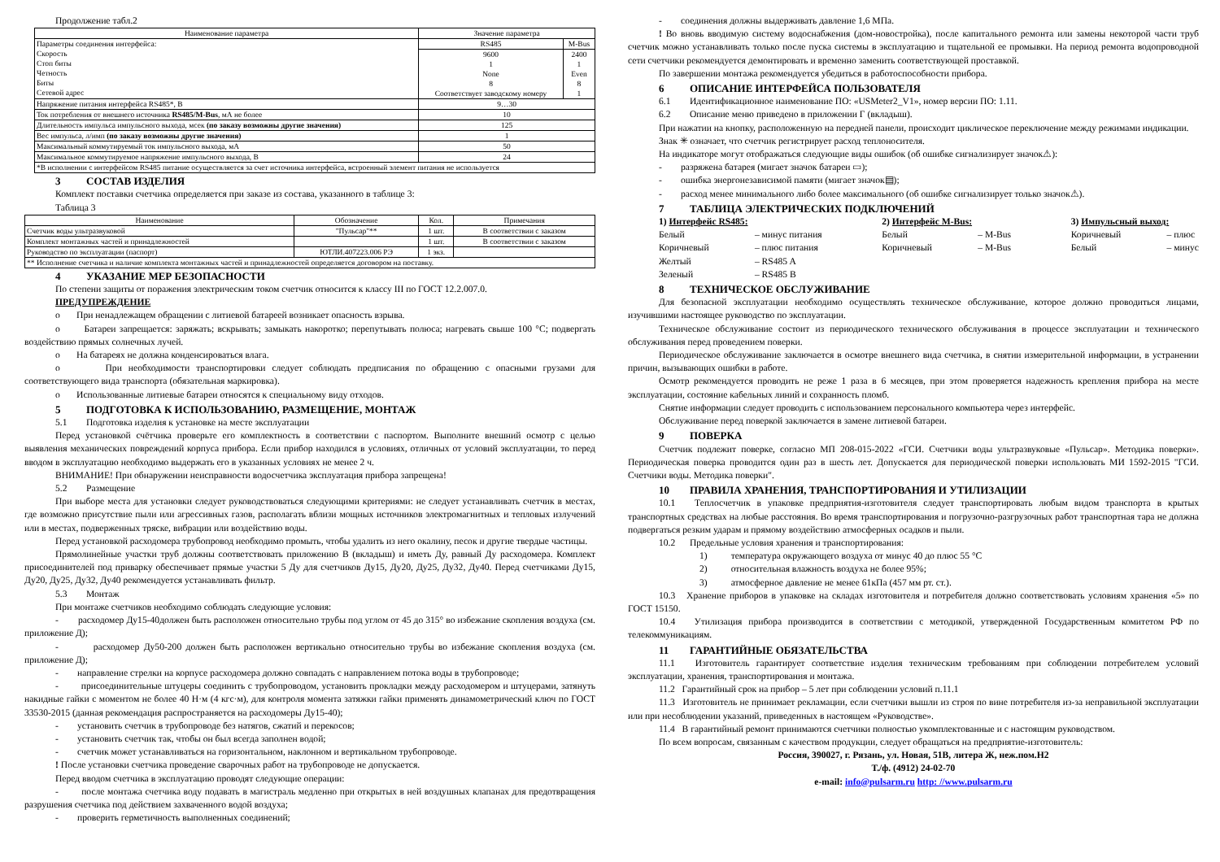Продолжение табл.2
| Наименование параметра | Значение параметра | |
| --- | --- | --- |
| Параметры соединения интерфейса: Скорость Стоп биты Четность Биты Сетевой адрес | RS485 | M-Bus |
| | 9600 1 None 8 Соответствует заводскому номеру | 2400 1 Even 8 1 |
| Напряжение питания интерфейса RS485*, В | 9…30 | |
| Ток потребления от внешнего источника RS485/M-Bus , мА не более | 10 | |
| Длительность импульса импульсного выхода, мсек (по заказу возможны другие значения) | 125 | |
| Вес импульса, л/имп (по заказу возможны другие значения) | 1 | |
| Максимальный коммутируемый ток импульсного выхода, мА | 50 | |
| Максимальное коммутируемое напряжение импульсного выхода, В | 24 | |
| *В исполнении с интерфейсом RS485 питание осуществляется за счет источника интерфейса, встроенный элемент питания не используется | | |
3 СОСТАВ ИЗДЕЛИЯ
Комплект поставки счетчика определяется при заказе из состава, указанного в таблице 3:
Таблица 3
| Наименование | Обозначение | Кол. | Примечания |
| --- | --- | --- | --- |
| Счетчик воды ультразвуковой | "Пульсар"** | 1 шт. | В соответствии с заказом |
| Комплект монтажных частей и принадлежностей | | 1 шт. | В соответствии с заказом |
| Руководство по эксплуатации (паспорт) | ЮТЛИ.407223.006 РЭ | 1 экз. | |
| ** Исполнение счетчика и наличие комплекта монтажных частей и принадлежностей определяется договором на поставку. | | | |
4 УКАЗАНИЕ МЕР БЕЗОПАСНОСТИ
По степени защиты от поражения электрическим током счетчик относится к классу III по ГОСТ 12.2.007.0.
ПРЕДУПРЕЖДЕНИЕ
о При ненадлежащем обращении с литиевой батареей возникает опасность взрыва.
о Батареи запрещается: заряжать; вскрывать; замыкать накоротко; перепутывать полюса; нагревать свыше 100 °C; подвергать воздействию прямых солнечных лучей.
о На батареях не должна конденсироваться влага.
о При необходимости транспортировки следует соблюдать предписания по обращению с опасными грузами для соответствующего вида транспорта (обязательная маркировка).
о Использованные литиевые батареи относятся к специальному виду отходов.
5 ПОДГОТОВКА К ИСПОЛЬЗОВАНИЮ, РАЗМЕЩЕНИЕ, МОНТАЖ
5.1 Подготовка изделия к установке на месте эксплуатации
Перед установкой счётчика проверьте его комплектность в соответствии с паспортом. Выполните внешний осмотр с целью выявления механических повреждений корпуса прибора. Если прибор находился в условиях, отличных от условий эксплуатации, то перед вводом в эксплуатацию необходимо выдержать его в указанных условиях не менее 2 ч.
ВНИМАНИЕ! При обнаружении неисправности водосчетчика эксплуатация прибора запрещена!
5.2 Размещение
При выборе места для установки следует руководствоваться следующими критериями: не следует устанавливать счетчик в местах, где возможно присутствие пыли или агрессивных газов, располагать вблизи мощных источников электромагнитных и тепловых излучений или в местах, подверженных тряске, вибрации или воздействию воды.
Перед установкой расходомера трубопровод необходимо промыть, чтобы удалить из него окалину, песок и другие твердые частицы.
Прямолинейные участки труб должны соответствовать приложению В (вкладыш) и иметь Ду, равный Ду расходомера. Комплект присоединителей под приварку обеспечивает прямые участки 5 Ду для счетчиков Ду15, Ду20, Ду25, Ду32, Ду40. Перед счетчиками Ду15, Ду20, Ду25, Ду32, Ду40 рекомендуется устанавливать фильтр.
5.3 Монтаж
При монтаже счетчиков необходимо соблюдать следующие условия:
- расходомер Ду15-40должен быть расположен относительно трубы под углом от 45 до 315° во избежание скопления воздуха (см. приложение Д);
- расходомер Ду50-200 должен быть расположен вертикально относительно трубы во избежание скопления воздуха (см. приложение Д);
- направление стрелки на корпусе расходомера должно совпадать с направлением потока воды в трубопроводе;
- присоединительные штуцеры соединить с трубопроводом, установить прокладки между расходомером и штуцерами, затянуть накидные гайки с моментом не более 40 Н·м (4 кгс·м), для контроля момента затяжки гайки применять динамометрический ключ по ГОСТ 33530-2015 (данная рекомендация распространяется на расходомеры Ду15-40);
- установить счетчик в трубопроводе без натягов, сжатий и перекосов;
- установить счетчик так, чтобы он был всегда заполнен водой;
- счетчик может устанавливаться на горизонтальном, наклонном и вертикальном трубопроводе.
! После установки счетчика проведение сварочных работ на трубопроводе не допускается.
Перед вводом счетчика в эксплуатацию проводят следующие операции:
- после монтажа счетчика воду подавать в магистраль медленно при открытых в ней воздушных клапанах для предотвращения разрушения счетчика под действием захваченного водой воздуха;
- проверить герметичность выполненных соединений;
- соединения должны выдерживать давление 1,6 МПа.
! Во вновь вводимую систему водоснабжения (дом-новостройка), после капитального ремонта или замены некоторой части труб счетчик можно устанавливать только после пуска системы в эксплуатацию и тщательной ее промывки. На период ремонта водопроводной сети счетчики рекомендуется демонтировать и временно заменить соответствующей проставкой.
По завершении монтажа рекомендуется убедиться в работоспособности прибора.
6 ОПИСАНИЕ ИНТЕРФЕЙСА ПОЛЬЗОВАТЕЛЯ
6.1 Идентификационное наименование ПО: «USMeter2_V1», номер версии ПО: 1.11.
6.2 Описание меню приведено в приложении Г (вкладыш).
При нажатии на кнопку, расположенную на передней панели, происходит циклическое переключение между режимами индикации.
Знак ✳ означает, что счетчик регистрирует расход теплоносителя.
На индикаторе могут отображаться следующие виды ошибок (об ошибке сигнализирует значок⚠):
- разряжена батарея (мигает значок батареи ▭);
- ошибка энергонезависимой памяти (мигает значок▤);
- расход менее минимального либо более максимального (об ошибке сигнализирует только значок⚠).
7 ТАБЛИЦА ЭЛЕКТРИЧЕСКИХ ПОДКЛЮЧЕНИЙ
1) Интерфейс RS485:
Белый – минус питания
Коричневый – плюс питания
Желтый – RS485 A
Зеленый – RS485 B
2) Интерфейс M-Bus:
Белый – M-Bus
Коричневый – M-Bus
3) Импульсный выход:
Коричневый – плюс
Белый – минус
8 ТЕХНИЧЕСКОЕ ОБСЛУЖИВАНИЕ
Для безопасной эксплуатации необходимо осуществлять техническое обслуживание, которое должно проводиться лицами, изучившими настоящее руководство по эксплуатации.
Техническое обслуживание состоит из периодического технического обслуживания в процессе эксплуатации и технического обслуживания перед проведением поверки.
Периодическое обслуживание заключается в осмотре внешнего вида счетчика, в снятии измерительной информации, в устранении причин, вызывающих ошибки в работе.
Осмотр рекомендуется проводить не реже 1 раза в 6 месяцев, при этом проверяется надежность крепления прибора на месте эксплуатации, состояние кабельных линий и сохранность пломб.
Снятие информации следует проводить с использованием персонального компьютера через интерфейс.
Обслуживание перед поверкой заключается в замене литиевой батареи.
9 ПОВЕРКА
Счетчик подлежит поверке, согласно МП 208-015-2022 «ГСИ. Счетчики воды ультразвуковые «Пульсар». Методика поверки». Периодическая поверка проводится один раз в шесть лет. Допускается для периодической поверки использовать МИ 1592-2015 "ГСИ. Счетчики воды. Методика поверки".
10 ПРАВИЛА ХРАНЕНИЯ, ТРАНСПОРТИРОВАНИЯ И УТИЛИЗАЦИИ
10.1 Теплосчетчик в упаковке предприятия-изготовителя следует транспортировать любым видом транспорта в крытых транспортных средствах на любые расстояния. Во время транспортирования и погрузочно-разгрузочных работ транспортная тара не должна подвергаться резким ударам и прямому воздействию атмосферных осадков и пыли.
10.2 Предельные условия хранения и транспортирования:
1) температура окружающего воздуха от минус 40 до плюс 55 °C
2) относительная влажность воздуха не более 95%;
3) атмосферное давление не менее 61кПа (457 мм рт. ст.).
10.3 Хранение приборов в упаковке на складах изготовителя и потребителя должно соответствовать условиям хранения «5» по ГОСТ 15150.
10.4 Утилизация прибора производится в соответствии с методикой, утвержденной Государственным комитетом РФ по телекоммуникациям.
11 ГАРАНТИЙНЫЕ ОБЯЗАТЕЛЬСТВА
11.1 Изготовитель гарантирует соответствие изделия техническим требованиям при соблюдении потребителем условий эксплуатации, хранения, транспортирования и монтажа.
11.2 Гарантийный срок на прибор – 5 лет при соблюдении условий п.11.1
11.3 Изготовитель не принимает рекламации, если счетчики вышли из строя по вине потребителя из-за неправильной эксплуатации или при несоблюдении указаний, приведенных в настоящем «Руководстве».
11.4 В гарантийный ремонт принимаются счетчики полностью укомплектованные и с настоящим руководством.
По всем вопросам, связанным с качеством продукции, следует обращаться на предприятие-изготовитель:
Россия, 390027, г. Рязань, ул. Новая, 51В, литера Ж, неж.пом.Н2
Т./ф. (4912) 24-02-70
e-mail: info@pulsarm.ru http: //www.pulsarm.ru